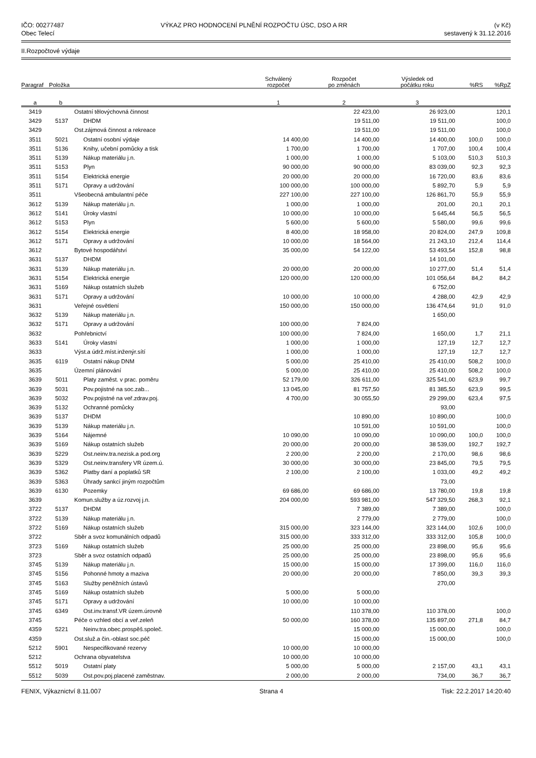IČO: 00277487
Obec Telecí
VÝKAZ PRO HODNOCENÍ PLNĚNÍ ROZPOČTU ÚSC, DSO A RR
(v Kč)
sestavený k 31.12.2016
II.Rozpočtové výdaje
| Paragraf | Položka | | Schválený rozpočet | Rozpočet po změnách | Výsledek od počátku roku | %RS | %RpZ |
| --- | --- | --- | --- | --- | --- | --- | --- |
| a | b | | 1 | 2 | 3 | | |
| 3419 | | Ostatní tělovýchovná činnost | | 22 423,00 | 26 923,00 | | 120,1 |
| 3429 | 5137 | DHDM | | 19 511,00 | 19 511,00 | | 100,0 |
| 3429 | | Ost.zájmová činnost a rekreace | | 19 511,00 | 19 511,00 | | 100,0 |
| 3511 | 5021 | Ostatní osobní výdaje | 14 400,00 | 14 400,00 | 14 400,00 | 100,0 | 100,0 |
| 3511 | 5136 | Knihy, učební pomůcky a tisk | 1 700,00 | 1 700,00 | 1 707,00 | 100,4 | 100,4 |
| 3511 | 5139 | Nákup materiálu j.n. | 1 000,00 | 1 000,00 | 5 103,00 | 510,3 | 510,3 |
| 3511 | 5153 | Plyn | 90 000,00 | 90 000,00 | 83 039,00 | 92,3 | 92,3 |
| 3511 | 5154 | Elektrická energie | 20 000,00 | 20 000,00 | 16 720,00 | 83,6 | 83,6 |
| 3511 | 5171 | Opravy a udržování | 100 000,00 | 100 000,00 | 5 892,70 | 5,9 | 5,9 |
| 3511 | | Všeobecná ambulantní péče | 227 100,00 | 227 100,00 | 126 861,70 | 55,9 | 55,9 |
| 3612 | 5139 | Nákup materiálu j.n. | 1 000,00 | 1 000,00 | 201,00 | 20,1 | 20,1 |
| 3612 | 5141 | Úroky vlastní | 10 000,00 | 10 000,00 | 5 645,44 | 56,5 | 56,5 |
| 3612 | 5153 | Plyn | 5 600,00 | 5 600,00 | 5 580,00 | 99,6 | 99,6 |
| 3612 | 5154 | Elektrická energie | 8 400,00 | 18 958,00 | 20 824,00 | 247,9 | 109,8 |
| 3612 | 5171 | Opravy a udržování | 10 000,00 | 18 564,00 | 21 243,10 | 212,4 | 114,4 |
| 3612 | | Bytové hospodářství | 35 000,00 | 54 122,00 | 53 493,54 | 152,8 | 98,8 |
| 3631 | 5137 | DHDM | | | 14 101,00 | | |
| 3631 | 5139 | Nákup materiálu j.n. | 20 000,00 | 20 000,00 | 10 277,00 | 51,4 | 51,4 |
| 3631 | 5154 | Elektrická energie | 120 000,00 | 120 000,00 | 101 056,64 | 84,2 | 84,2 |
| 3631 | 5169 | Nákup ostatních služeb | | | 6 752,00 | | |
| 3631 | 5171 | Opravy a udržování | 10 000,00 | 10 000,00 | 4 288,00 | 42,9 | 42,9 |
| 3631 | | Veřejné osvětlení | 150 000,00 | 150 000,00 | 136 474,64 | 91,0 | 91,0 |
| 3632 | 5139 | Nákup materiálu j.n. | | | 1 650,00 | | |
| 3632 | 5171 | Opravy a udržování | 100 000,00 | 7 824,00 | | | |
| 3632 | | Pohřebnictví | 100 000,00 | 7 824,00 | 1 650,00 | 1,7 | 21,1 |
| 3633 | 5141 | Úroky vlastní | 1 000,00 | 1 000,00 | 127,19 | 12,7 | 12,7 |
| 3633 | | Výst.a údrž.míst.inženýr.sítí | 1 000,00 | 1 000,00 | 127,19 | 12,7 | 12,7 |
| 3635 | 6119 | Ostatní nákup DNM | 5 000,00 | 25 410,00 | 25 410,00 | 508,2 | 100,0 |
| 3635 | | Územní plánování | 5 000,00 | 25 410,00 | 25 410,00 | 508,2 | 100,0 |
| 3639 | 5011 | Platy zaměst. v prac. poměru | 52 179,00 | 326 611,00 | 325 541,00 | 623,9 | 99,7 |
| 3639 | 5031 | Pov.pojistné na soc.zab... | 13 045,00 | 81 757,50 | 81 385,50 | 623,9 | 99,5 |
| 3639 | 5032 | Pov.pojistné na veř.zdrav.poj. | 4 700,00 | 30 055,50 | 29 299,00 | 623,4 | 97,5 |
| 3639 | 5132 | Ochranné pomůcky | | | 93,00 | | |
| 3639 | 5137 | DHDM | | 10 890,00 | 10 890,00 | | 100,0 |
| 3639 | 5139 | Nákup materiálu j.n. | | 10 591,00 | 10 591,00 | | 100,0 |
| 3639 | 5164 | Nájemné | 10 090,00 | 10 090,00 | 10 090,00 | 100,0 | 100,0 |
| 3639 | 5169 | Nákup ostatních služeb | 20 000,00 | 20 000,00 | 38 539,00 | 192,7 | 192,7 |
| 3639 | 5229 | Ost.neinv.tra.nezisk.a pod.org | 2 200,00 | 2 200,00 | 2 170,00 | 98,6 | 98,6 |
| 3639 | 5329 | Ost.neinv.transfery VR územ.ú. | 30 000,00 | 30 000,00 | 23 845,00 | 79,5 | 79,5 |
| 3639 | 5362 | Platby daní a poplatků SR | 2 100,00 | 2 100,00 | 1 033,00 | 49,2 | 49,2 |
| 3639 | 5363 | Úhrady sankcí jiným rozpočtům | | | 73,00 | | |
| 3639 | 6130 | Pozemky | 69 686,00 | 69 686,00 | 13 780,00 | 19,8 | 19,8 |
| 3639 | | Komun.služby a úz.rozvoj j.n. | 204 000,00 | 593 981,00 | 547 329,50 | 268,3 | 92,1 |
| 3722 | 5137 | DHDM | | 7 389,00 | 7 389,00 | | 100,0 |
| 3722 | 5139 | Nákup materiálu j.n. | | 2 779,00 | 2 779,00 | | 100,0 |
| 3722 | 5169 | Nákup ostatních služeb | 315 000,00 | 323 144,00 | 323 144,00 | 102,6 | 100,0 |
| 3722 | | Sběr a svoz komunálních odpadů | 315 000,00 | 333 312,00 | 333 312,00 | 105,8 | 100,0 |
| 3723 | 5169 | Nákup ostatních služeb | 25 000,00 | 25 000,00 | 23 898,00 | 95,6 | 95,6 |
| 3723 | | Sběr a svoz ostatních odpadů | 25 000,00 | 25 000,00 | 23 898,00 | 95,6 | 95,6 |
| 3745 | 5139 | Nákup materiálu j.n. | 15 000,00 | 15 000,00 | 17 399,00 | 116,0 | 116,0 |
| 3745 | 5156 | Pohonné hmoty a maziva | 20 000,00 | 20 000,00 | 7 850,00 | 39,3 | 39,3 |
| 3745 | 5163 | Služby peněžních ústavů | | | 270,00 | | |
| 3745 | 5169 | Nákup ostatních služeb | 5 000,00 | 5 000,00 | | | |
| 3745 | 5171 | Opravy a udržování | 10 000,00 | 10 000,00 | | | |
| 3745 | 6349 | Ost.inv.transf.VR územ.úrovně | | 110 378,00 | 110 378,00 | | 100,0 |
| 3745 | | Péče o vzhled obcí a veř.zeleň | 50 000,00 | 160 378,00 | 135 897,00 | 271,8 | 84,7 |
| 4359 | 5221 | Neinv.tra.obec.prospěš.společ. | | 15 000,00 | 15 000,00 | | 100,0 |
| 4359 | | Ost.služ.a čin.-oblast soc.péč | | 15 000,00 | 15 000,00 | | 100,0 |
| 5212 | 5901 | Nespecifikované rezervy | 10 000,00 | 10 000,00 | | | |
| 5212 | | Ochrana obyvatelstva | 10 000,00 | 10 000,00 | | | |
| 5512 | 5019 | Ostatní platy | 5 000,00 | 5 000,00 | 2 157,00 | 43,1 | 43,1 |
| 5512 | 5039 | Ost.pov.poj.placené zaměstnav. | 2 000,00 | 2 000,00 | 734,00 | 36,7 | 36,7 |
FENIX, Výkaznictví 8.11.007 Strana 4 Tisk: 22.2.2017 14:20:40